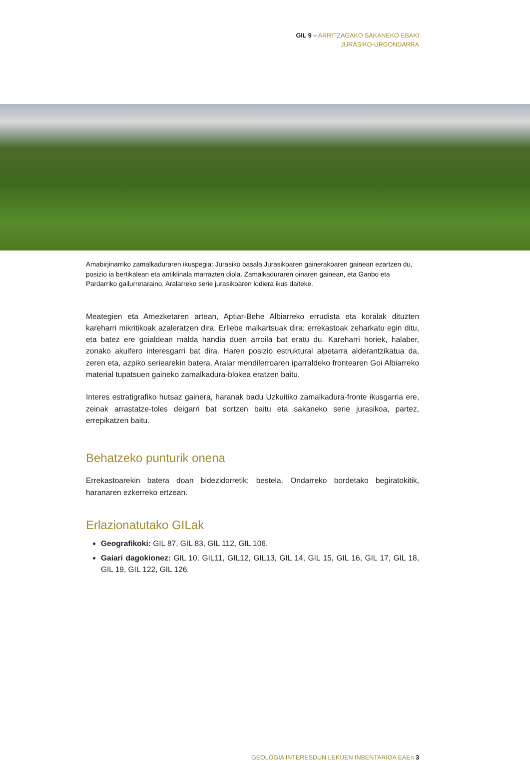GIL 9 – ARRITZAGAKO SAKANEKO EBAKI
JURASIKO-URGONDARRA
Amabirjinarriko zamalkaduraren ikuspegia: Jurasiko basala Jurasikoaren gainerakoaren gainean ezartzen du, posizio ia bertikalean eta antiklinala marrazten diola. Zamalkaduraren oinaren gainean, eta Ganbo eta Pardarriko gailurretaraino, Aralarreko serie jurasikoaren lodiera ikus daiteke.
Meategien eta Amezketaren artean, Aptiar-Behe Albiarreko errudista eta koralak dituzten kareharri mikritikoak azaleratzen dira. Erliebe malkartsuak dira; errekastoak zeharkatu egin ditu, eta batez ere goialdean malda handia duen arroila bat eratu du. Kareharri horiek, halaber, zonako akuifero interesgarri bat dira. Haren posizio estruktural alpetarra alderantzikatua da, zeren eta, azpiko seriearekin batera, Aralar mendilerroaren iparraldeko frontearen Goi Albiarreko material tupatsuen gaineko zamalkadura-blokea eratzen baitu.
Interes estratigrafiko hutsaz gainera, haranak badu Uzkuitiko zamalkadura-fronte ikusgarria ere, zeinak arrastatze-toles deigarri bat sortzen baitu eta sakaneko serie jurasikoa, partez, errepikatzen baitu.
Behatzeko punturik onena
Errekastoarekin batera doan bidezidorretik; bestela, Ondarreko bordetako begiratokitik, haranaren ezkerreko ertzean.
Erlazionatutako GILak
Geografikoki: GIL 87, GIL 83, GIL 112, GIL 106.
Gaiari dagokionez: GIL 10, GIL11, GIL12, GIL13, GIL 14, GIL 15, GIL 16, GIL 17, GIL 18, GIL 19, GIL 122, GIL 126.
GEOLOGIA INTERESDUN LEKUEN INBENTARIOA EAEn 3